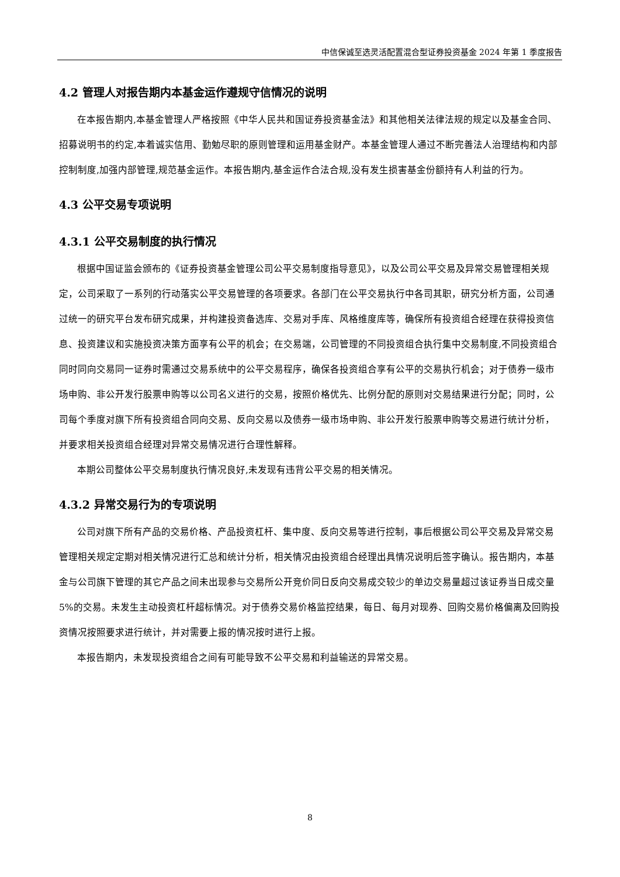中信保诚至选灵活配置混合型证券投资基金 2024 年第 1 季度报告
4.2 管理人对报告期内本基金运作遵规守信情况的说明
在本报告期内,本基金管理人严格按照《中华人民共和国证券投资基金法》和其他相关法律法规的规定以及基金合同、招募说明书的约定,本着诚实信用、勤勉尽职的原则管理和运用基金财产。本基金管理人通过不断完善法人治理结构和内部控制制度,加强内部管理,规范基金运作。本报告期内,基金运作合法合规,没有发生损害基金份额持有人利益的行为。
4.3 公平交易专项说明
4.3.1 公平交易制度的执行情况
根据中国证监会颁布的《证券投资基金管理公司公平交易制度指导意见》，以及公司公平交易及异常交易管理相关规定，公司采取了一系列的行动落实公平交易管理的各项要求。各部门在公平交易执行中各司其职，研究分析方面，公司通过统一的研究平台发布研究成果，并构建投资备选库、交易对手库、风格维度库等，确保所有投资组合经理在获得投资信息、投资建议和实施投资决策方面享有公平的机会；在交易端，公司管理的不同投资组合执行集中交易制度,不同投资组合同时同向交易同一证券时需通过交易系统中的公平交易程序，确保各投资组合享有公平的交易执行机会；对于债券一级市场申购、非公开发行股票申购等以公司名义进行的交易，按照价格优先、比例分配的原则对交易结果进行分配；同时，公司每个季度对旗下所有投资组合同向交易、反向交易以及债券一级市场申购、非公开发行股票申购等交易进行统计分析，并要求相关投资组合经理对异常交易情况进行合理性解释。
本期公司整体公平交易制度执行情况良好,未发现有违背公平交易的相关情况。
4.3.2 异常交易行为的专项说明
公司对旗下所有产品的交易价格、产品投资杠杆、集中度、反向交易等进行控制，事后根据公司公平交易及异常交易管理相关规定定期对相关情况进行汇总和统计分析，相关情况由投资组合经理出具情况说明后签字确认。报告期内，本基金与公司旗下管理的其它产品之间未出现参与交易所公开竞价同日反向交易成交较少的单边交易量超过该证券当日成交量 5%的交易。未发生主动投资杠杆超标情况。对于债券交易价格监控结果，每日、每月对现券、回购交易价格偏离及回购投资情况按照要求进行统计，并对需要上报的情况按时进行上报。
本报告期内，未发现投资组合之间有可能导致不公平交易和利益输送的异常交易。
8